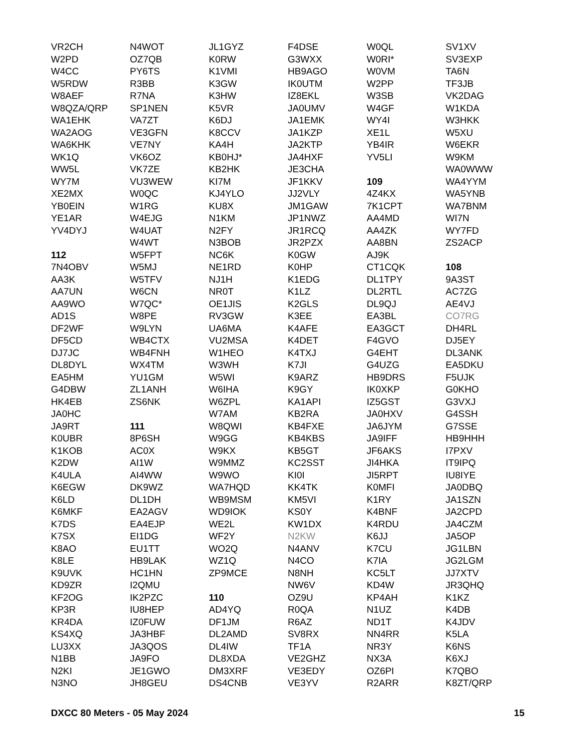VR2CH
W2PD
W4CC
W5RDW
W8AEF
W8QZA/QRP
WA1EHK
WA2AOG
WA6KHK
WK1Q
WW5L
WY7M
XE2MX
YB0EIN
YE1AR
YV4DYJ
112
7N4OBV
AA3K
AA7UN
AA9WO
AD1S
DF2WF
DF5CD
DJ7JC
DL8DYL
EA5HM
G4DBW
HK4EB
JA0HC
JA9RT
K0UBR
K1KOB
K2DW
K4ULA
K6EGW
K6LD
K6MKF
K7DS
K7SX
K8AO
K8LE
K9UVK
KD9ZR
KF2OG
KP3R
KR4DA
KS4XQ
LU3XX
N1BB
N2KI
N3NO
N4WOT
OZ7QB
PY6TS
R3BB
R7NA
SP1NEN
VA7ZT
VE3GFN
VE7NY
VK6OZ
VK7ZE
VU3WEW
W0QC
W1RG
W4EJG
W4UAT
W4WT
W5FPT
W5MJ
W5TFV
W6CN
W7QC*
W8PE
W9LYN
WB4CTX
WB4FNH
WX4TM
YU1GM
ZL1ANH
ZS6NK
111
8P6SH
AC0X
AI1W
AI4WW
DK9WZ
DL1DH
EA2AGV
EA4EJP
EI1DG
EU1TT
HB9LAK
HC1HN
I2QMU
IK2PZC
IU8HEP
IZ0FUW
JA3HBF
JA3QOS
JA9FO
JE1GWO
JH8GEU
JL1GYZ
K0RW
K1VMI
K3GW
K3HW
K5VR
K6DJ
K8CCV
KA4H
KB0HJ*
KB2HK
KI7M
KJ4YLO
KU8X
N1KM
N2FY
N3BOB
NC6K
NE1RD
NJ1H
NR0T
OE1JIS
RV3GW
UA6MA
VU2MSA
W1HEO
W3WH
W5WI
W6IHA
W6ZPL
W7AM
W8QWI
W9GG
W9KX
W9MMZ
W9WO
WA7HQD
WB9MSM
WD9IOK
WE2L
WF2Y
WO2Q
WZ1Q
ZP9MCE
110
AD4YQ
DF1JM
DL2AMD
DL4IW
DL8XDA
DM3XRF
DS4CNB
F4DSE
G3WXX
HB9AGO
IK0UTM
IZ8EKL
JA0UMV
JA1EMK
JA1KZP
JA2KTP
JA4HXF
JE3CHA
JF1KKV
JJ2VLY
JM1GAW
JP1NWZ
JR1RCQ
JR2PZX
K0GW
K0HP
K1EDG
K1LZ
K2GLS
K3EE
K4AFE
K4DET
K4TXJ
K7JI
K9ARZ
K9GY
KA1API
KB2RA
KB4FXE
KB4KBS
KB5GT
KC2SST
KI0I
KK4TK
KM5VI
KS0Y
KW1DX
N2KW
N4ANV
N4CO
N8NH
NW6V
OZ9U
R0QA
R6AZ
SV8RX
TF1A
VE2GHZ
VE3EDY
VE3YV
W0QL
W0RI*
W0VM
W2PP
W3SB
W4GF
WY4I
XE1L
YB4IR
YV5LI
109
4Z4KX
7K1CPT
AA4MD
AA4ZK
AA8BN
AJ9K
CT1CQK
DL1TPY
DL2RTL
DL9QJ
EA3BL
EA3GCT
F4GVO
G4EHT
G4UZG
HB9DRS
IK0XKP
IZ5GST
JA0HXV
JA6JYM
JA9IFF
JF6AKS
JI4HKA
JI5RPT
K0MFI
K1RY
K4BNF
K4RDU
K6JJ
K7CU
K7IA
KC5LT
KD4W
KP4AH
N1UZ
ND1T
NN4RR
NR3Y
NX3A
OZ6PI
R2ARR
SV1XV
SV3EXP
TA6N
TF3JB
VK2DAG
W1KDA
W3HKK
W5XU
W6EKR
W9KM
WA0WWW
WA4YYM
WA5YNB
WA7BNM
WI7N
WY7FD
ZS2ACP
108
9A3ST
AC7ZG
AE4VJ
CO7RG
DH4RL
DJ5EY
DL3ANK
EA5DKU
F5UJK
G0KHO
G3VXJ
G4SSH
G7SSE
HB9HHH
I7PXV
IT9IPQ
IU8IYE
JA0DBQ
JA1SZN
JA2CPD
JA4CZM
JA5OP
JG1LBN
JG2LGM
JJ7XTV
JR3QHQ
K1KZ
K4DB
K4JDV
K5LA
K6NS
K6XJ
K7QBO
K8ZT/QRP
DXCC 80 Meters - 05 May 2024 15